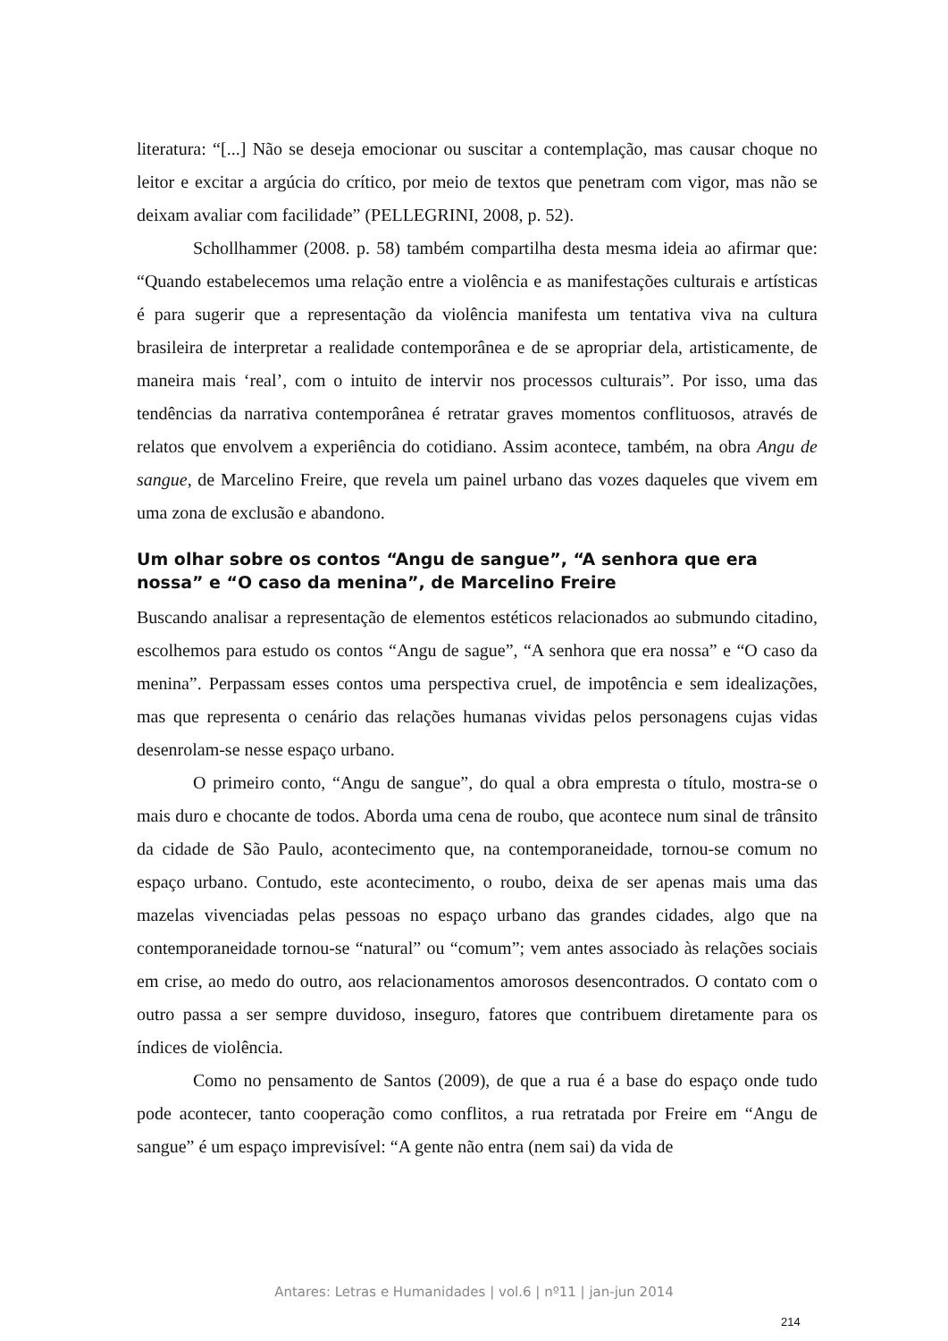literatura: “[...] Não se deseja emocionar ou suscitar a contemplação, mas causar choque no leitor e excitar a argúcia do crítico, por meio de textos que penetram com vigor, mas não se deixam avaliar com facilidade” (PELLEGRINI, 2008, p. 52).
Schollhammer (2008. p. 58) também compartilha desta mesma ideia ao afirmar que: “Quando estabelecemos uma relação entre a violência e as manifestações culturais e artísticas é para sugerir que a representação da violência manifesta um tentativa viva na cultura brasileira de interpretar a realidade contemporânea e de se apropriar dela, artisticamente, de maneira mais ‘real’, com o intuito de intervir nos processos culturais”. Por isso, uma das tendências da narrativa contemporânea é retratar graves momentos conflituosos, através de relatos que envolvem a experiência do cotidiano. Assim acontece, também, na obra Angu de sangue, de Marcelino Freire, que revela um painel urbano das vozes daqueles que vivem em uma zona de exclusão e abandono.
Um olhar sobre os contos “Angu de sangue”, “A senhora que era nossa” e “O caso da menina”, de Marcelino Freire
Buscando analisar a representação de elementos estéticos relacionados ao submundo citadino, escolhemos para estudo os contos “Angu de sague”, “A senhora que era nossa” e “O caso da menina”. Perpassam esses contos uma perspectiva cruel, de impotência e sem idealizações, mas que representa o cenário das relações humanas vividas pelos personagens cujas vidas desenrolam-se nesse espaço urbano.
O primeiro conto, “Angu de sangue”, do qual a obra empresta o título, mostra-se o mais duro e chocante de todos. Aborda uma cena de roubo, que acontece num sinal de trânsito da cidade de São Paulo, acontecimento que, na contemporaneidade, tornou-se comum no espaço urbano. Contudo, este acontecimento, o roubo, deixa de ser apenas mais uma das mazelas vivenciadas pelas pessoas no espaço urbano das grandes cidades, algo que na contemporaneidade tornou-se “natural” ou “comum”; vem antes associado às relações sociais em crise, ao medo do outro, aos relacionamentos amorosos desencontrados. O contato com o outro passa a ser sempre duvidoso, inseguro, fatores que contribuem diretamente para os índices de violência.
Como no pensamento de Santos (2009), de que a rua é a base do espaço onde tudo pode acontecer, tanto cooperação como conflitos, a rua retratada por Freire em “Angu de sangue” é um espaço imprevisível: “A gente não entra (nem sai) da vida de
Antares: Letras e Humanidades | vol.6 | nº11 | jan-jun 2014
214